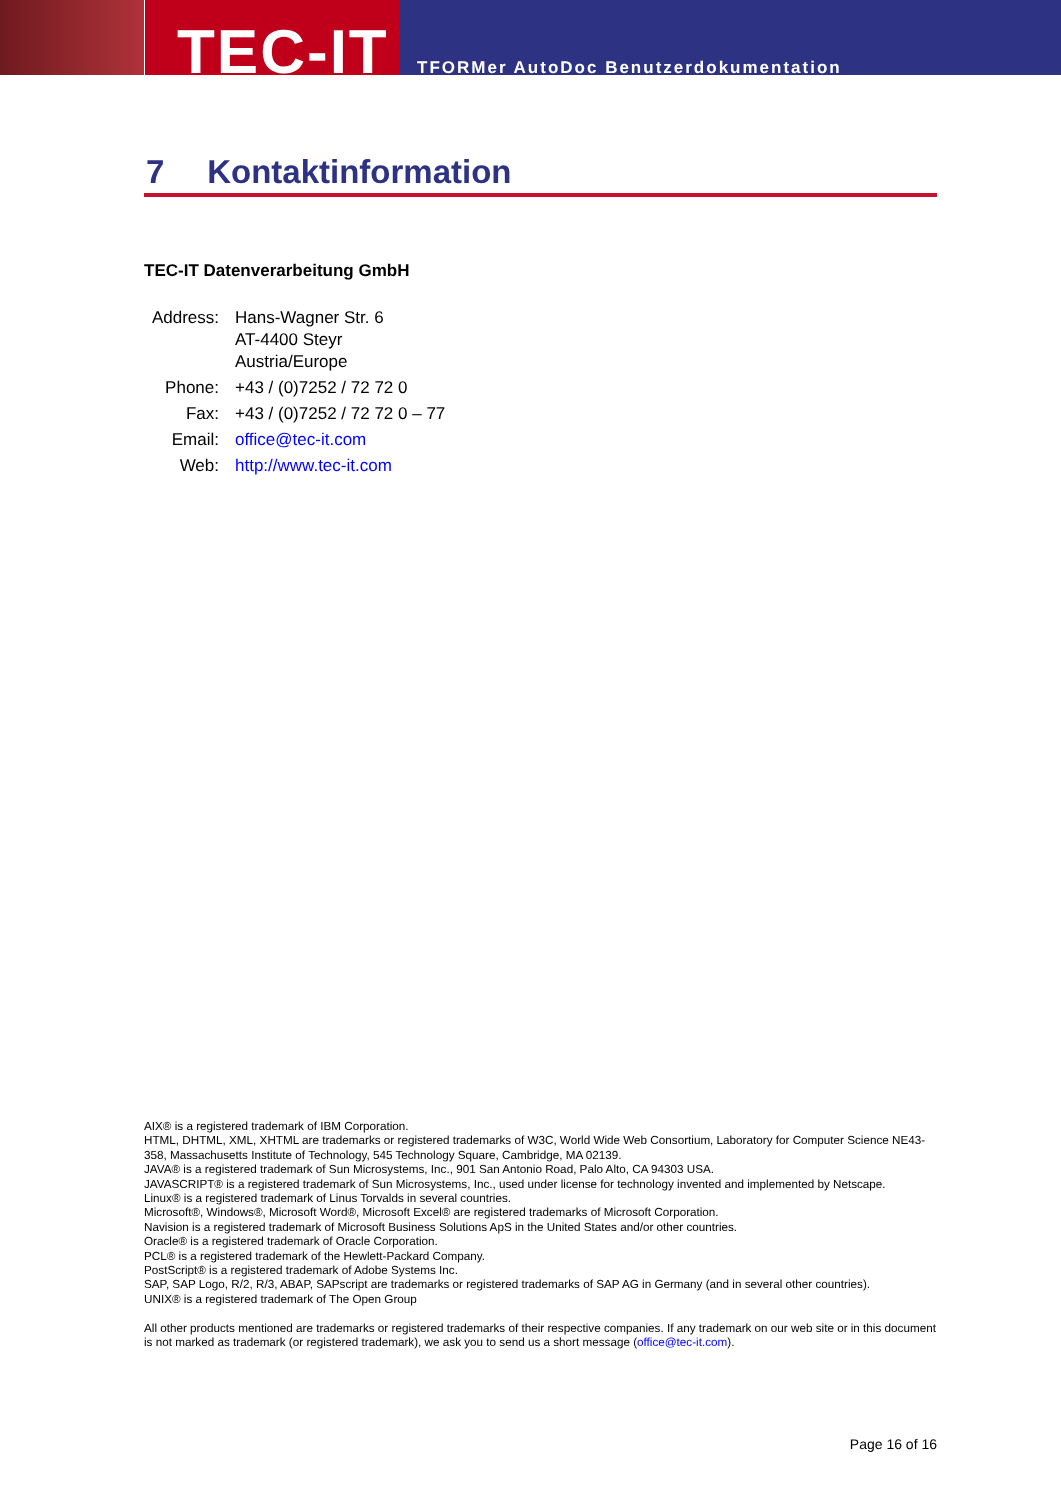TEC-IT
TFORMer AutoDoc Benutzerdokumentation
7 Kontaktinformation
TEC-IT Datenverarbeitung GmbH
| Address: | Hans-Wagner Str. 6 AT-4400 Steyr Austria/Europe |
| Phone: | +43 / (0)7252 / 72 72 0 |
| Fax: | +43 / (0)7252 / 72 72 0 – 77 |
| Email: | office@tec-it.com |
| Web: | http://www.tec-it.com |
AIX® is a registered trademark of IBM Corporation.
HTML, DHTML, XML, XHTML are trademarks or registered trademarks of W3C, World Wide Web Consortium, Laboratory for Computer Science NE43-358, Massachusetts Institute of Technology, 545 Technology Square, Cambridge, MA 02139.
JAVA® is a registered trademark of Sun Microsystems, Inc., 901 San Antonio Road, Palo Alto, CA 94303 USA.
JAVASCRIPT® is a registered trademark of Sun Microsystems, Inc., used under license for technology invented and implemented by Netscape.
Linux® is a registered trademark of Linus Torvalds in several countries.
Microsoft®, Windows®, Microsoft Word®, Microsoft Excel® are registered trademarks of Microsoft Corporation.
Navision is a registered trademark of Microsoft Business Solutions ApS in the United States and/or other countries.
Oracle® is a registered trademark of Oracle Corporation.
PCL® is a registered trademark of the Hewlett-Packard Company.
PostScript® is a registered trademark of Adobe Systems Inc.
SAP, SAP Logo, R/2, R/3, ABAP, SAPscript are trademarks or registered trademarks of SAP AG in Germany (and in several other countries).
UNIX® is a registered trademark of The Open Group
All other products mentioned are trademarks or registered trademarks of their respective companies. If any trademark on our web site or in this document is not marked as trademark (or registered trademark), we ask you to send us a short message (office@tec-it.com).
Page 16 of 16